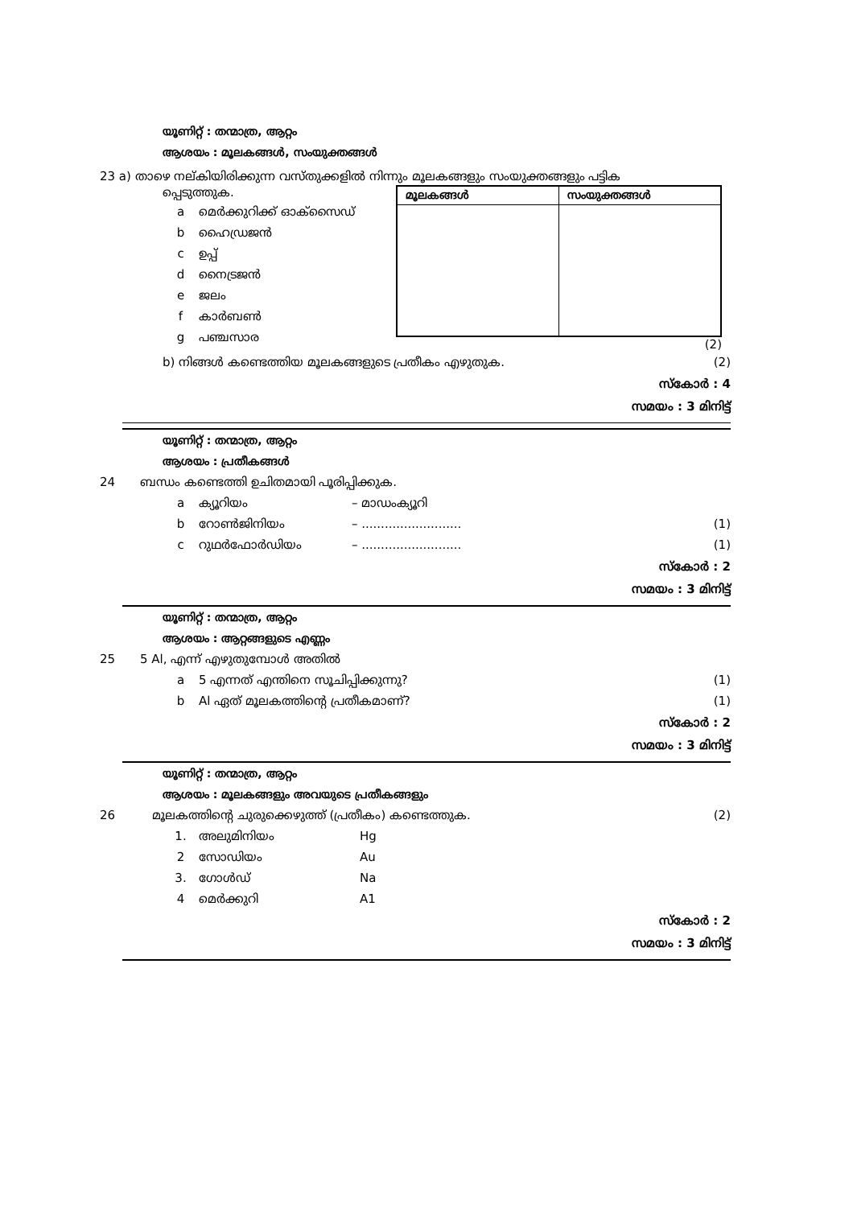യൂണിറ്റ് : തന്മാത്ര, ആറ്റം
ആശയം : മൂലകങ്ങൾ, സംയുക്തങ്ങൾ
23 a) താഴെ നല്കിയിരിക്കുന്ന വസ്തുക്കളിൽ നിന്നും മൂലകങ്ങളും സംയുക്തങ്ങളും പട്ടിക
പ്പെടുത്തുക.
a മെർക്കുറിക്ക് ഓക്സൈഡ്
b ഹൈഡ്രജൻ
c ഉപ്പ്
d നൈട്രജൻ
e ജലം
f കാർബൺ
g പഞ്ചസാര
| മൂലകങ്ങൾ | സംയുക്തങ്ങൾ |
| --- | --- |
(2)
b) നിങ്ങൾ കണ്ടെത്തിയ മൂലകങ്ങളുടെ പ്രതീകം എഴുതുക. (2)
സ്കോർ : 4
സമയം : 3 മിനിട്ട്
യൂണിറ്റ് : തന്മാത്ര, ആറ്റം
ആശയം : പ്രതീകങ്ങൾ
24 ബന്ധം കണ്ടെത്തി ഉചിതമായി പൂരിപ്പിക്കുക.
a ക്യൂറിയം – മാഡംക്യൂറി
b റോൺജിനിയം – .......................... (1)
c റുഥർഫോർഡിയം – .......................... (1)
സ്കോർ : 2
സമയം : 3 മിനിട്ട്
യൂണിറ്റ് : തന്മാത്ര, ആറ്റം
ആശയം : ആറ്റങ്ങളുടെ എണ്ണം
25 5 Al, എന്ന് എഴുതുമ്പോൾ അതിൽ
a 5 എന്നത് എന്തിനെ സൂചിപ്പിക്കുന്നു? (1)
b Al ഏത് മൂലകത്തിന്റെ പ്രതീകമാണ്? (1)
സ്കോർ : 2
സമയം : 3 മിനിട്ട്
യൂണിറ്റ് : തന്മാത്ര, ആറ്റം
ആശയം : മൂലകങ്ങളും അവയുടെ പ്രതീകങ്ങളും
26 മൂലകത്തിന്റെ ചുരുക്കെഴുത്ത് (പ്രതീകം) കണ്ടെത്തുക. (2)
1. അലുമിനിയം Hg
2 സോഡിയം Au
3. ഗോൾഡ് Na
4 മെർക്കുറി A1
സ്കോർ : 2
സമയം : 3 മിനിട്ട്